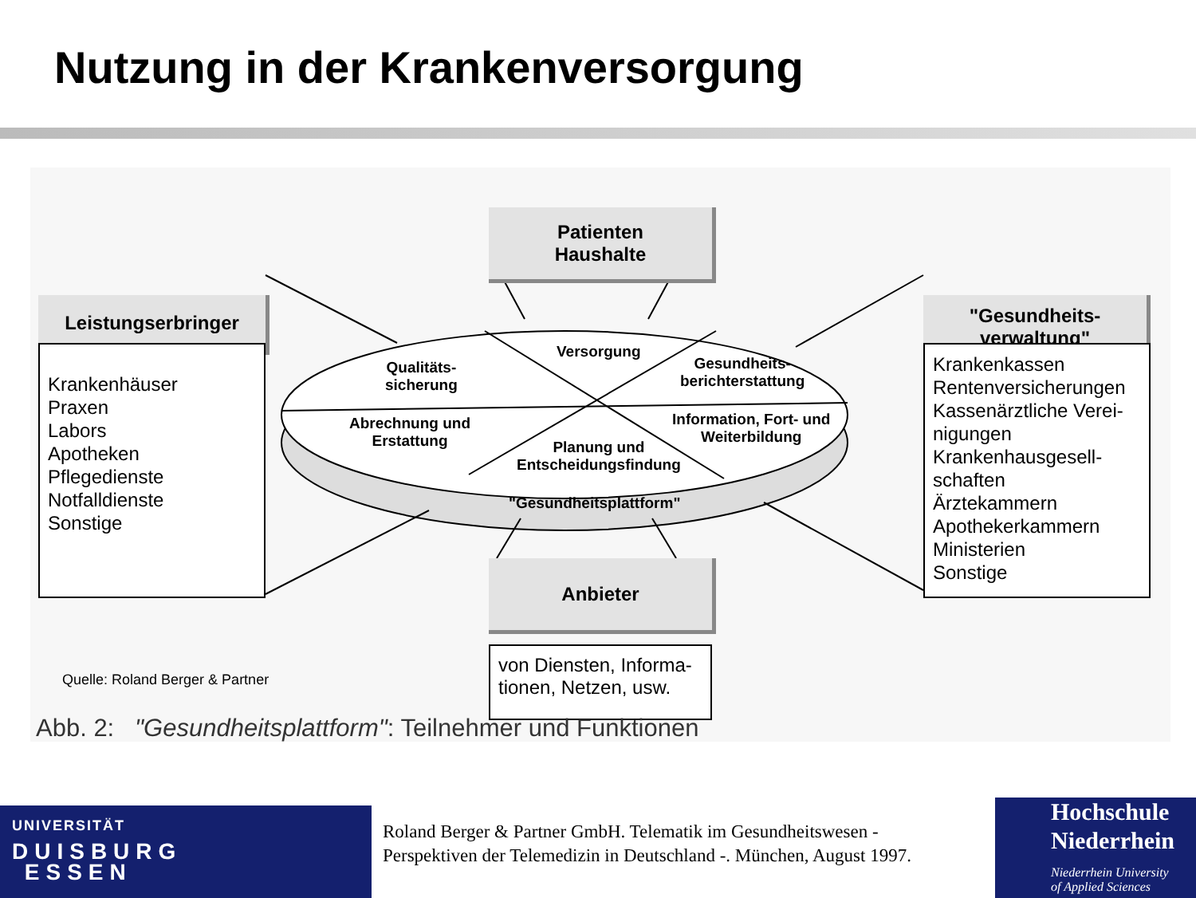Nutzung in der Krankenversorgung
Patienten
Haushalte
Leistungserbringer
"Gesundheits-
verwaltung"
Anbieter
Krankenhäuser
Praxen
Labors
Apotheken
Pflegedienste
Notfalldienste
Sonstige
Krankenkassen
Rentenversicherungen
Kassenärztliche Verei-
nigungen
Krankenhausgesell-
schaften
Ärztekammern
Apothekerkammern
Ministerien
Sonstige
von Diensten, Informa-
tionen, Netzen, usw.
Versorgung
Qualitäts-
sicherung
Gesundheits-
berichterstattung
Abrechnung und
Erstattung
Information, Fort- und
Weiterbildung
Planung und
Entscheidungsfindung
"Gesundheitsplattform"
Quelle: Roland Berger & Partner
Abb. 2: "Gesundheitsplattform": Teilnehmer und Funktionen
UNIVERSITÄT
DUISBURG
ESSEN
Roland Berger & Partner GmbH. Telematik im Gesundheitswesen -
Perspektiven der Telemedizin in Deutschland -. München, August 1997.
Hochschule
Niederrhein
Niederrhein University
of Applied Sciences